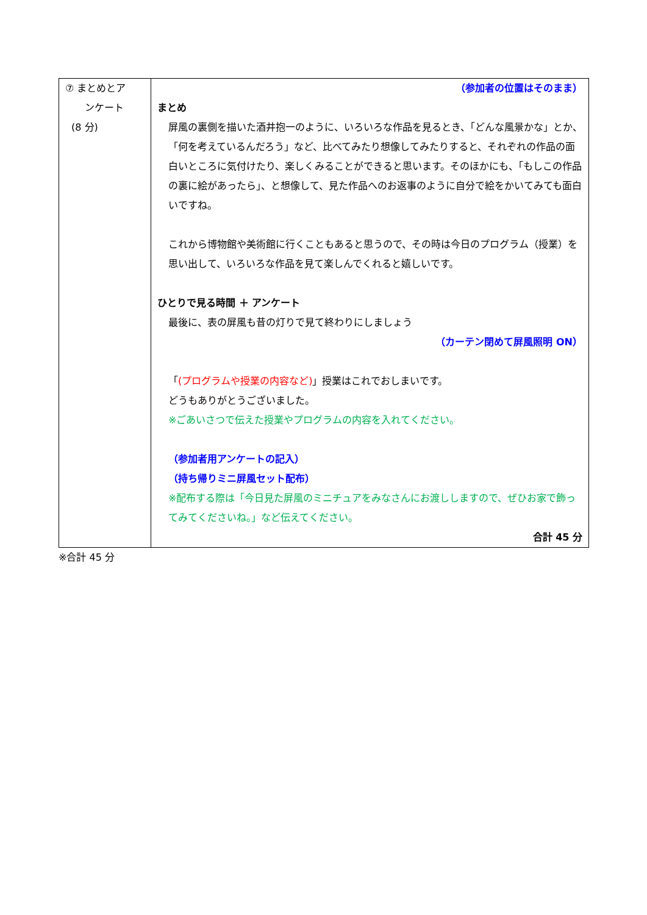| ⑦ まとめとア ンケート (8 分) | （参加者の位置はそのまま） まとめ 屏風の裏側を描いた酒井抱一のように、いろいろな作品を見るとき、「どんな風景かな」とか、「何を考えているんだろう」など、比べてみたり想像してみたりすると、それぞれの作品の面白いところに気付けたり、楽しくみることができると思います。そのほかにも、「もしこの作品の裏に絵があったら」、と想像して、見た作品へのお返事のように自分で絵をかいてみても面白いですね。 これから博物館や美術館に行くこともあると思うので、その時は今日のプログラム（授業）を思い出して、いろいろな作品を見て楽しんでくれると嬉しいです。 ひとりで見る時間 ＋ アンケート 最後に、表の屏風も昔の灯りで見て終わりにしましょう （カーテン閉めて屏風照明 ON） 「 (プログラムや授業の内容など) 」授業はこれでおしまいです。 どうもありがとうございました。 ※ごあいさつで伝えた授業やプログラムの内容を入れてください。 （参加者用アンケートの記入） （持ち帰りミニ屏風セット配布） ※配布する際は「今日見た屏風のミニチュアをみなさんにお渡ししますので、ぜひお家で飾ってみてくださいね。」など伝えてください。 合計 45 分 |
※合計 45 分